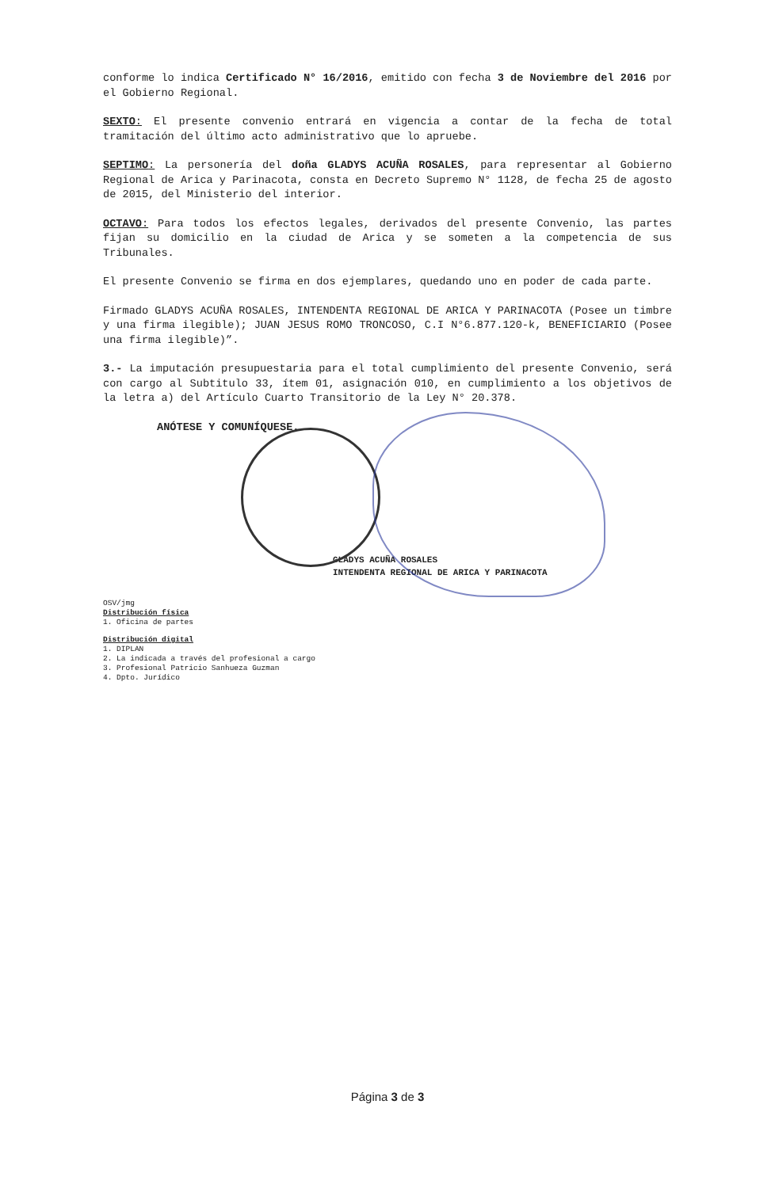conforme lo indica Certificado N° 16/2016, emitido con fecha 3 de Noviembre del 2016 por el Gobierno Regional.
SEXTO: El presente convenio entrará en vigencia a contar de la fecha de total tramitación del último acto administrativo que lo apruebe.
SEPTIMO: La personería del doña GLADYS ACUÑA ROSALES, para representar al Gobierno Regional de Arica y Parinacota, consta en Decreto Supremo N° 1128, de fecha 25 de agosto de 2015, del Ministerio del interior.
OCTAVO: Para todos los efectos legales, derivados del presente Convenio, las partes fijan su domicilio en la ciudad de Arica y se someten a la competencia de sus Tribunales.
El presente Convenio se firma en dos ejemplares, quedando uno en poder de cada parte.
Firmado GLADYS ACUÑA ROSALES, INTENDENTA REGIONAL DE ARICA Y PARINACOTA (Posee un timbre y una firma ilegible); JUAN JESUS ROMO TRONCOSO, C.I N°6.877.120-k, BENEFICIARIO (Posee una firma ilegible)”.
3.- La imputación presupuestaria para el total cumplimiento del presente Convenio, será con cargo al Subtitulo 33, ítem 01, asignación 010, en cumplimiento a los objetivos de la letra a) del Artículo Cuarto Transitorio de la Ley N° 20.378.
ANÓTESE Y COMUNÍQUESE.
GLADYS ACUÑA ROSALES
INTENDENTA REGIONAL DE ARICA Y PARINACOTA
OSV/jmg
Distribución física
1. Oficina de partes
Distribución digital
1. DIPLAN
2. La indicada a través del profesional a cargo
3. Profesional Patricio Sanhueza Guzman
4. Dpto. Jurídico
Página 3 de 3